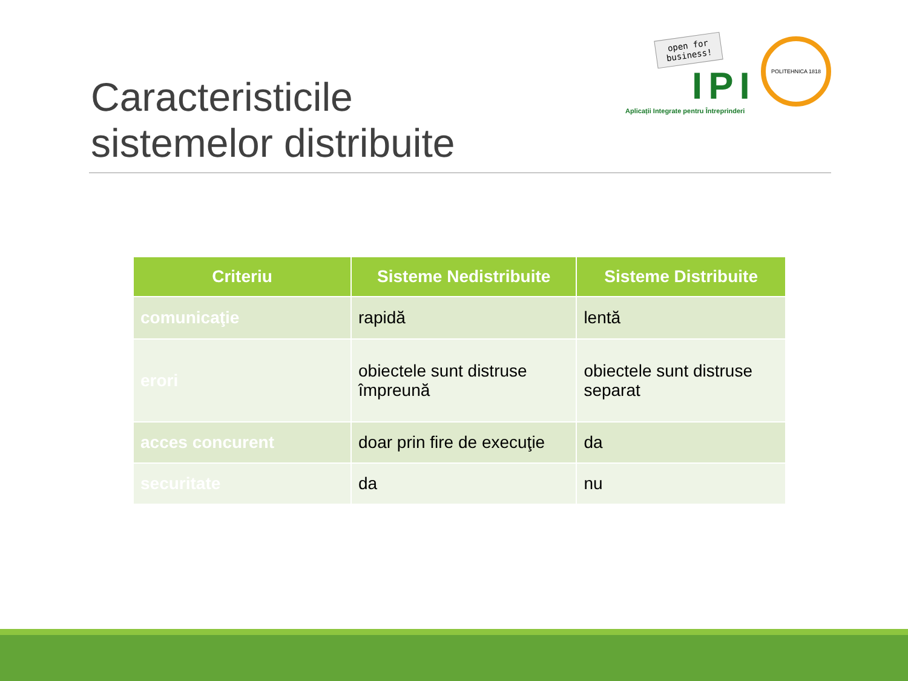Caracteristicile
sistemelor distribuite
POLITEHNICA 1818
open for business!
IPI
Aplicații Integrate pentru Întreprinderi
| Criteriu | Sisteme Nedistribuite | Sisteme Distribuite |
| --- | --- | --- |
| comunicaţie | rapidă | lentă |
| erori | obiectele sunt distruse împreună | obiectele sunt distruse separat |
| acces concurent | doar prin fire de execuţie | da |
| securitate | da | nu |